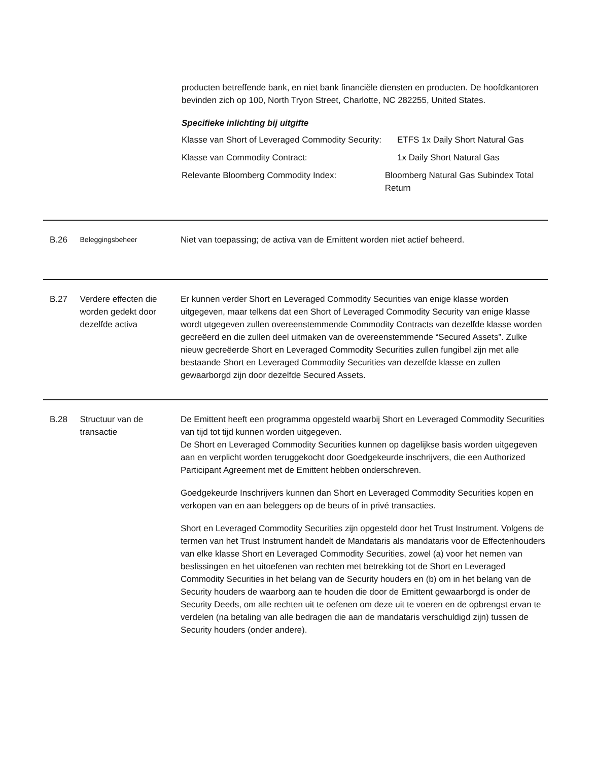producten betreffende bank, en niet bank financiële diensten en producten. De hoofdkantoren bevinden zich op 100, North Tryon Street, Charlotte, NC 282255, United States.
Specifieke inlichting bij uitgifte
Klasse van Short of Leveraged Commodity Security:
ETFS 1x Daily Short Natural Gas
Klasse van Commodity Contract: 1x Daily Short Natural Gas
Relevante Bloomberg Commodity Index: Bloomberg Natural Gas Subindex Total Return
B.26
Beleggingsbeheer
Niet van toepassing; de activa van de Emittent worden niet actief beheerd.
B.27 Verdere effecten die worden gedekt door dezelfde activa
Er kunnen verder Short en Leveraged Commodity Securities van enige klasse worden uitgegeven, maar telkens dat een Short of Leveraged Commodity Security van enige klasse wordt utgegeven zullen overeenstemmende Commodity Contracts van dezelfde klasse worden gecreëerd en die zullen deel uitmaken van de overeenstemmende “Secured Assets”. Zulke nieuw gecreëerde Short en Leveraged Commodity Securities zullen fungibel zijn met alle bestaande Short en Leveraged Commodity Securities van dezelfde klasse en zullen gewaarborgd zijn door dezelfde Secured Assets.
B.28 Structuur van de transactie
De Emittent heeft een programma opgesteld waarbij Short en Leveraged Commodity Securities van tijd tot tijd kunnen worden uitgegeven.
De Short en Leveraged Commodity Securities kunnen op dagelijkse basis worden uitgegeven aan en verplicht worden teruggekocht door Goedgekeurde inschrijvers, die een Authorized Participant Agreement met de Emittent hebben onderschreven.
Goedgekeurde Inschrijvers kunnen dan Short en Leveraged Commodity Securities kopen en verkopen van en aan beleggers op de beurs of in privé transacties.
Short en Leveraged Commodity Securities zijn opgesteld door het Trust Instrument. Volgens de termen van het Trust Instrument handelt de Mandataris als mandataris voor de Effectenhouders van elke klasse Short en Leveraged Commodity Securities, zowel (a) voor het nemen van beslissingen en het uitoefenen van rechten met betrekking tot de Short en Leveraged Commodity Securities in het belang van de Security houders en (b) om in het belang van de Security houders de waarborg aan te houden die door de Emittent gewaarborgd is onder de Security Deeds, om alle rechten uit te oefenen om deze uit te voeren en de opbrengst ervan te verdelen (na betaling van alle bedragen die aan de mandataris verschuldigd zijn) tussen de Security houders (onder andere).